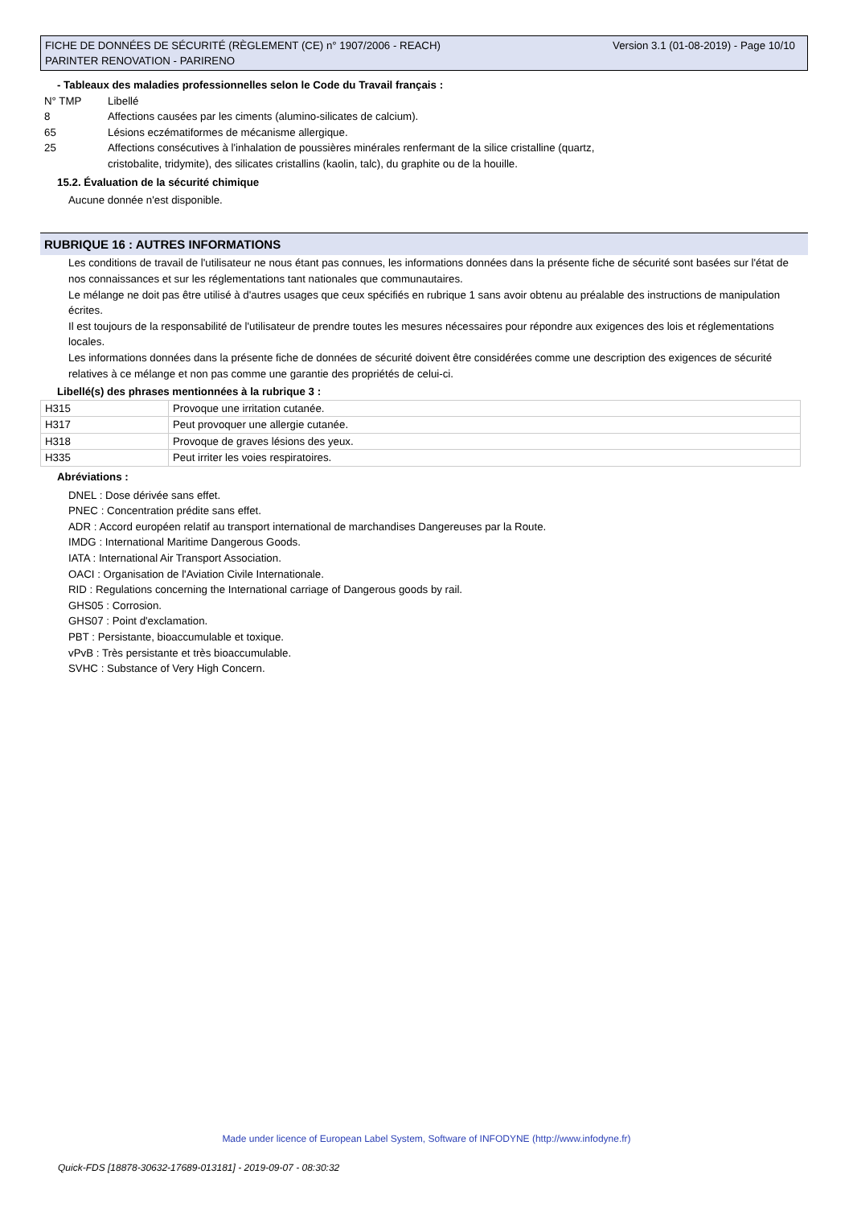Version 3.1 (01-08-2019) - Page 10/10 FICHE DE DONNÉES DE SÉCURITÉ (RÈGLEMENT (CE) n° 1907/2006 - REACH)
PARINTER RENOVATION - PARIRENO
- Tableaux des maladies professionnelles selon le Code du Travail français :
N° TMP Libellé
8 Affections causées par les ciments (alumino-silicates de calcium).
65 Lésions eczématiformes de mécanisme allergique.
25 Affections consécutives à l'inhalation de poussières minérales renfermant de la silice cristalline (quartz,
cristobalite, tridymite), des silicates cristallins (kaolin, talc), du graphite ou de la houille.
15.2. Évaluation de la sécurité chimique
Aucune donnée n'est disponible.
RUBRIQUE 16 : AUTRES INFORMATIONS
Les conditions de travail de l'utilisateur ne nous étant pas connues, les informations données dans la présente fiche de sécurité sont basées sur l'état de nos connaissances et sur les réglementations tant nationales que communautaires.
Le mélange ne doit pas être utilisé à d'autres usages que ceux spécifiés en rubrique 1 sans avoir obtenu au préalable des instructions de manipulation écrites.
Il est toujours de la responsabilité de l'utilisateur de prendre toutes les mesures nécessaires pour répondre aux exigences des lois et réglementations locales.
Les informations données dans la présente fiche de données de sécurité doivent être considérées comme une description des exigences de sécurité relatives à ce mélange et non pas comme une garantie des propriétés de celui-ci.
Libellé(s) des phrases mentionnées à la rubrique 3 :
| H315 | Provoque une irritation cutanée. |
| H317 | Peut provoquer une allergie cutanée. |
| H318 | Provoque de graves lésions des yeux. |
| H335 | Peut irriter les voies respiratoires. |
Abréviations :
DNEL : Dose dérivée sans effet.
PNEC : Concentration prédite sans effet.
ADR : Accord européen relatif au transport international de marchandises Dangereuses par la Route.
IMDG : International Maritime Dangerous Goods.
IATA : International Air Transport Association.
OACI : Organisation de l'Aviation Civile Internationale.
RID : Regulations concerning the International carriage of Dangerous goods by rail.
GHS05 : Corrosion.
GHS07 : Point d'exclamation.
PBT : Persistante, bioaccumulable et toxique.
vPvB : Très persistante et très bioaccumulable.
SVHC : Substance of Very High Concern.
Made under licence of European Label System, Software of INFODYNE (http://www.infodyne.fr)
Quick-FDS [18878-30632-17689-013181] - 2019-09-07 - 08:30:32